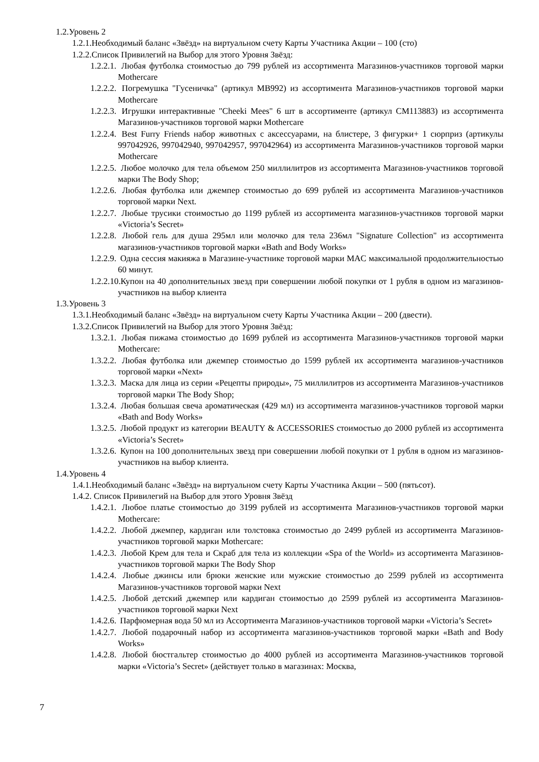1.2.Уровень 2
1.2.1.Необходимый баланс «Звёзд» на виртуальном счету Карты Участника Акции – 100 (сто)
1.2.2.Список Привилегий на Выбор для этого Уровня Звёзд:
1.2.2.1. Любая футболка стоимостью до 799 рублей из ассортимента Магазинов-участников торговой марки Mothercare
1.2.2.2. Погремушка "Гусеничка" (артикул MB992) из ассортимента Магазинов-участников торговой марки Mothercare
1.2.2.3. Игрушки интерактивные "Cheeki Mees" 6 шт в ассортименте (артикул CM113883) из ассортимента Магазинов-участников торговой марки Mothercare
1.2.2.4. Best Furry Friends набор животных с аксессуарами, на блистере, 3 фигурки+ 1 сюрприз (артикулы 997042926, 997042940, 997042957, 997042964) из ассортимента Магазинов-участников торговой марки Mothercare
1.2.2.5. Любое молочко для тела объемом 250 миллилитров из ассортимента Магазинов-участников торговой марки The Body Shop;
1.2.2.6. Любая футболка или джемпер стоимостью до 699 рублей из ассортимента Магазинов-участников торговой марки Next.
1.2.2.7. Любые трусики стоимостью до 1199 рублей из ассортимента магазинов-участников торговой марки «Victoria’s Secret»
1.2.2.8. Любой гель для душа 295мл или молочко для тела 236мл "Signature Collection" из ассортимента магазинов-участников торговой марки «Bath and Body Works»
1.2.2.9. Одна сессия макияжа в Магазине-участнике торговой марки MAC максимальной продолжительностью 60 минут.
1.2.2.10. Купон на 40 дополнительных звезд при совершении любой покупки от 1 рубля в одном из магазинов-участников на выбор клиента
1.3.Уровень 3
1.3.1.Необходимый баланс «Звёзд» на виртуальном счету Карты Участника Акции – 200 (двести).
1.3.2.Список Привилегий на Выбор для этого Уровня Звёзд:
1.3.2.1. Любая пижама стоимостью до 1699 рублей из ассортимента Магазинов-участников торговой марки Mothercare:
1.3.2.2. Любая футболка или джемпер стоимостью до 1599 рублей их ассортимента магазинов-участников торговой марки «Next»
1.3.2.3. Маска для лица из серии «Рецепты природы», 75 миллилитров из ассортимента Магазинов-участников торговой марки The Body Shop;
1.3.2.4. Любая большая свеча ароматическая (429 мл) из ассортимента магазинов-участников торговой марки «Bath and Body Works»
1.3.2.5. Любой продукт из категории BEAUTY & ACCESSORIES стоимостью до 2000 рублей из ассортимента «Victoria’s Secret»
1.3.2.6. Купон на 100 дополнительных звезд при совершении любой покупки от 1 рубля в одном из магазинов-участников на выбор клиента.
1.4.Уровень 4
1.4.1.Необходимый баланс «Звёзд» на виртуальном счету Карты Участника Акции – 500 (пятьсот).
1.4.2. Список Привилегий на Выбор для этого Уровня Звёзд
1.4.2.1. Любое платье стоимостью до 3199 рублей из ассортимента Магазинов-участников торговой марки Mothercare:
1.4.2.2. Любой джемпер, кардиган или толстовка стоимостью до 2499 рублей из ассортимента Магазинов-участников торговой марки Mothercare:
1.4.2.3. Любой Крем для тела и Скраб для тела из коллекции «Spa of the World» из ассортимента Магазинов-участников торговой марки The Body Shop
1.4.2.4. Любые джинсы или брюки женские или мужские стоимостью до 2599 рублей из ассортимента Магазинов-участников торговой марки Next
1.4.2.5. Любой детский джемпер или кардиган стоимостью до 2599 рублей из ассортимента Магазинов-участников торговой марки Next
1.4.2.6. Парфюмерная вода 50 мл из Ассортимента Магазинов-участников торговой марки «Victoria’s Secret»
1.4.2.7. Любой подарочный набор из ассортимента магазинов-участников торговой марки «Bath and Body Works»
1.4.2.8. Любой бюстгальтер стоимостью до 4000 рублей из ассортимента Магазинов-участников торговой марки «Victoria’s Secret» (действует только в магазинах: Москва,
7